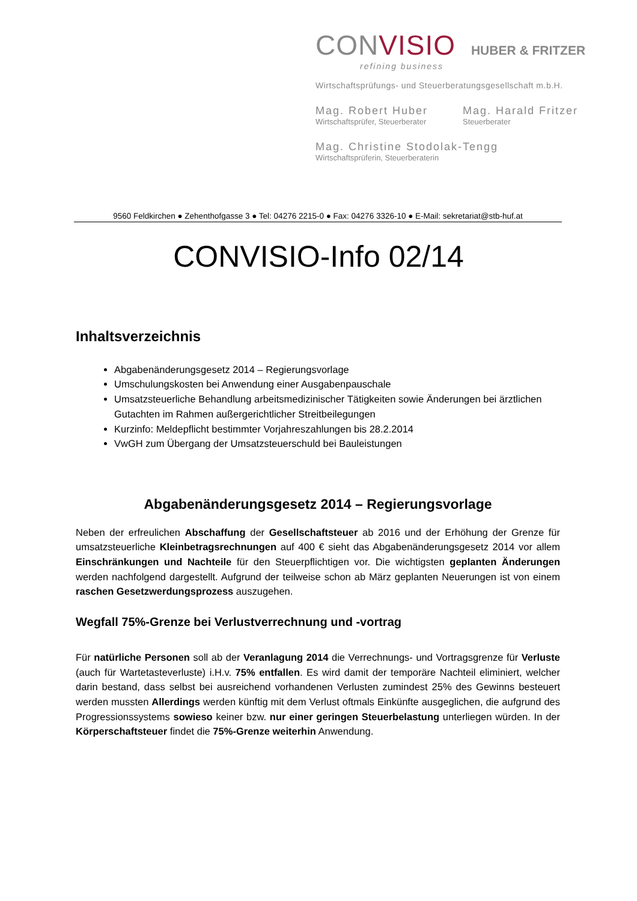CONVISIO
HUBER & FRITZER
refining business
Wirtschaftsprüfungs- und Steuerberatungsgesellschaft m.b.H.
Mag. Robert Huber
Wirtschaftsprüfer, Steuerberater
Mag. Harald Fritzer
Steuerberater
Mag. Christine Stodolak-Tengg
Wirtschaftsprüferin, Steuerberaterin
9560 Feldkirchen ● Zehenthofgasse 3 ● Tel: 04276 2215-0 ● Fax: 04276 3326-10 ● E-Mail: sekretariat@stb-huf.at
CONVISIO-Info 02/14
Inhaltsverzeichnis
Abgabenänderungsgesetz 2014 – Regierungsvorlage
Umschulungskosten bei Anwendung einer Ausgabenpauschale
Umsatzsteuerliche Behandlung arbeitsmedizinischer Tätigkeiten sowie Änderungen bei ärztlichen Gutachten im Rahmen außergerichtlicher Streitbeilegungen
Kurzinfo: Meldepflicht bestimmter Vorjahreszahlungen bis 28.2.2014
VwGH zum Übergang der Umsatzsteuerschuld bei Bauleistungen
Abgabenänderungsgesetz 2014 – Regierungsvorlage
Neben der erfreulichen Abschaffung der Gesellschaftsteuer ab 2016 und der Erhöhung der Grenze für umsatzsteuerliche Kleinbetragsrechnungen auf 400 € sieht das Abgabenänderungsgesetz 2014 vor allem Einschränkungen und Nachteile für den Steuerpflichtigen vor. Die wichtigsten geplanten Änderungen werden nachfolgend dargestellt. Aufgrund der teilweise schon ab März geplanten Neuerungen ist von einem raschen Gesetzwerdungsprozess auszugehen.
Wegfall 75%-Grenze bei Verlustverrechnung und -vortrag
Für natürliche Personen soll ab der Veranlagung 2014 die Verrechnungs- und Vortragsgrenze für Verluste (auch für Wartetasteverluste) i.H.v. 75% entfallen. Es wird damit der temporäre Nachteil eliminiert, welcher darin bestand, dass selbst bei ausreichend vorhandenen Verlusten zumindest 25% des Gewinns besteuert werden mussten Allerdings werden künftig mit dem Verlust oftmals Einkünfte ausgeglichen, die aufgrund des Progressionssystems sowieso keiner bzw. nur einer geringen Steuerbelastung unterliegen würden. In der Körperschaftsteuer findet die 75%-Grenze weiterhin Anwendung.